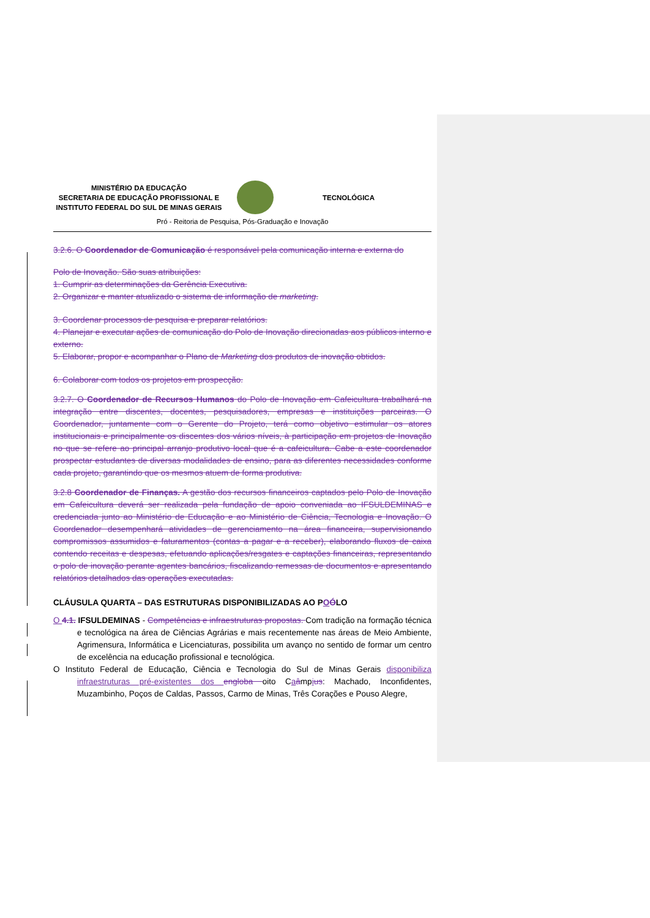MINISTÉRIO DA EDUCAÇÃO
SECRETARIA DE EDUCAÇÃO PROFISSIONAL E
INSTITUTO FEDERAL DO SUL DE MINAS GERAIS
TECNOLÓGICA
Pró - Reitoria de Pesquisa, Pós-Graduação e Inovação
3.2.6. O Coordenador de Comunicação é responsável pela comunicação interna e externa do
Polo de Inovação. São suas atribuições:
1. Cumprir as determinações da Gerência Executiva.
2. Organizar e manter atualizado o sistema de informação de marketing.
3. Coordenar processos de pesquisa e preparar relatórios.
4. Planejar e executar ações de comunicação do Polo de Inovação direcionadas aos públicos interno e externo.
5. Elaborar, propor e acompanhar o Plano de Marketing dos produtos de inovação obtidos.
6. Colaborar com todos os projetos em prospecção.
3.2.7. O Coordenador de Recursos Humanos do Polo de Inovação em Cafeicultura trabalhará na integração entre discentes, docentes, pesquisadores, empresas e instituições parceiras. O Coordenador, juntamente com o Gerente do Projeto, terá como objetivo estimular os atores institucionais e principalmente os discentes dos vários níveis, à participação em projetos de Inovação no que se refere ao principal arranjo produtivo local que é a cafeicultura. Cabe a este coordenador prospectar estudantes de diversas modalidades de ensino, para as diferentes necessidades conforme cada projeto, garantindo que os mesmos atuem de forma produtiva.
3.2.8 Coordenador de Finanças. A gestão dos recursos financeiros captados pelo Polo de Inovação em Cafeicultura deverá ser realizada pela fundação de apoio conveniada ao IFSULDEMINAS e credenciada junto ao Ministério de Educação e ao Ministério de Ciência, Tecnologia e Inovação. O Coordenador desempenhará atividades de gerenciamento na área financeira, supervisionando compromissos assumidos e faturamentos (contas a pagar e a receber), elaborando fluxos de caixa contendo receitas e despesas, efetuando aplicações/resgates e captações financeiras, representando o polo de inovação perante agentes bancários, fiscalizando remessas de documentos e apresentando relatórios detalhados das operações executadas.
CLÁUSULA QUARTA – DAS ESTRUTURAS DISPONIBILIZADAS AO POÓLO
O 4.1. IFSULDEMINAS - Competências e infraestruturas propostas. Com tradição na formação técnica e tecnológica na área de Ciências Agrárias e mais recentemente nas áreas de Meio Ambiente, Agrimensura, Informática e Licenciaturas, possibilita um avanço no sentido de formar um centro de excelência na educação profissional e tecnológica.
O Instituto Federal de Educação, Ciência e Tecnologia do Sul de Minas Gerais disponibiliza infraestruturas pré-existentes dos engloba oito Caâmpius: Machado, Inconfidentes, Muzambinho, Poços de Caldas, Passos, Carmo de Minas, Três Corações e Pouso Alegre,